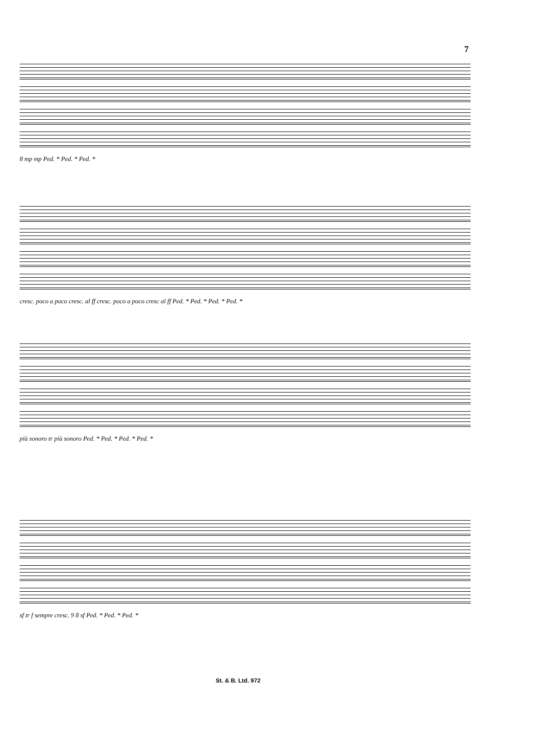7
8 mp mp Ped. * Ped. * Ped. *
cresc. poco a poco cresc. al ff cresc. poco a poco cresc al ff Ped. * Ped. * Ped. * Ped. *
più sonoro tr più sonoro Ped. * Ped. * Ped. * Ped. *
sf tr f sempre cresc. 9 8 sf Ped. * Ped. * Ped. *
St. & B. Ltd. 972